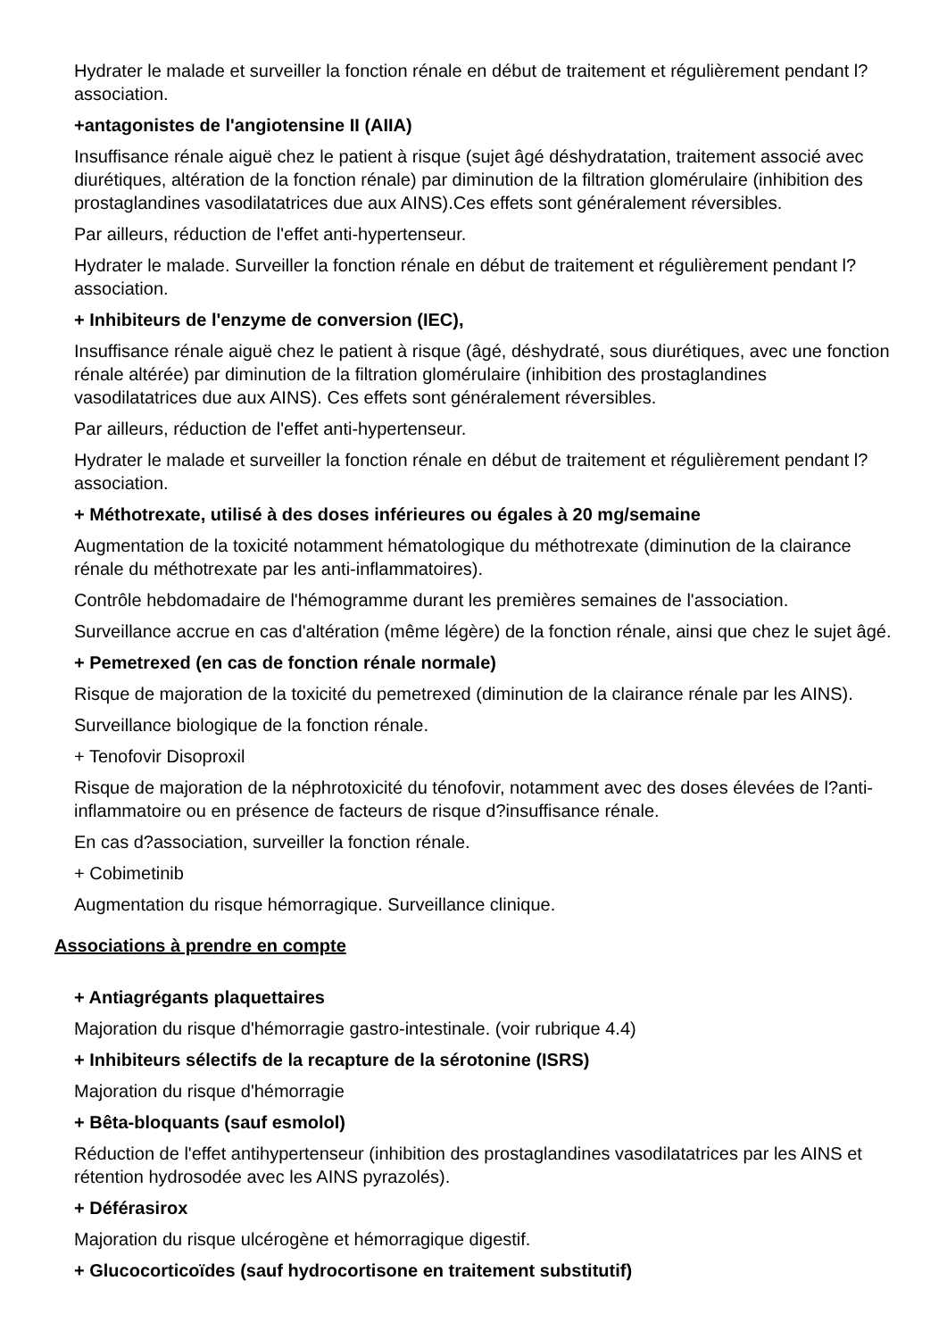Hydrater le malade et surveiller la fonction rénale en début de traitement et régulièrement pendant l?association.
+antagonistes de l'angiotensine II (AIIA)
Insuffisance rénale aiguë chez le patient à risque (sujet âgé déshydratation, traitement associé avec diurétiques, altération de la fonction rénale) par diminution de la filtration glomérulaire (inhibition des prostaglandines vasodilatatrices due aux AINS).Ces effets sont généralement réversibles.
Par ailleurs, réduction de l'effet anti-hypertenseur.
Hydrater le malade. Surveiller la fonction rénale en début de traitement et régulièrement pendant l?association.
+ Inhibiteurs de l'enzyme de conversion (IEC),
Insuffisance rénale aiguë chez le patient à risque (âgé, déshydraté, sous diurétiques, avec une fonction rénale altérée) par diminution de la filtration glomérulaire (inhibition des prostaglandines vasodilatatrices due aux AINS). Ces effets sont généralement réversibles.
Par ailleurs, réduction de l'effet anti-hypertenseur.
Hydrater le malade et surveiller la fonction rénale en début de traitement et régulièrement pendant l?association.
+ Méthotrexate, utilisé à des doses inférieures ou égales à 20 mg/semaine
Augmentation de la toxicité notamment hématologique du méthotrexate (diminution de la clairance rénale du méthotrexate par les anti-inflammatoires).
Contrôle hebdomadaire de l'hémogramme durant les premières semaines de l'association.
Surveillance accrue en cas d'altération (même légère) de la fonction rénale, ainsi que chez le sujet âgé.
+ Pemetrexed (en cas de fonction rénale normale)
Risque de majoration de la toxicité du pemetrexed (diminution de la clairance rénale par les AINS).
Surveillance biologique de la fonction rénale.
+ Tenofovir Disoproxil
Risque de majoration de la néphrotoxicité du ténofovir, notamment avec des doses élevées de l?anti-inflammatoire ou en présence de facteurs de risque d?insuffisance rénale.
En cas d?association, surveiller la fonction rénale.
+ Cobimetinib
Augmentation du risque hémorragique. Surveillance clinique.
Associations à prendre en compte
+ Antiagrégants plaquettaires
Majoration du risque d'hémorragie gastro-intestinale. (voir rubrique 4.4)
+ Inhibiteurs sélectifs de la recapture de la sérotonine (ISRS)
Majoration du risque d'hémorragie
+ Bêta-bloquants (sauf esmolol)
Réduction de l'effet antihypertenseur (inhibition des prostaglandines vasodilatatrices par les AINS et rétention hydrosodée avec les AINS pyrazolés).
+ Déférasirox
Majoration du risque ulcérogène et hémorragique digestif.
+ Glucocorticoïdes (sauf hydrocortisone en traitement substitutif)